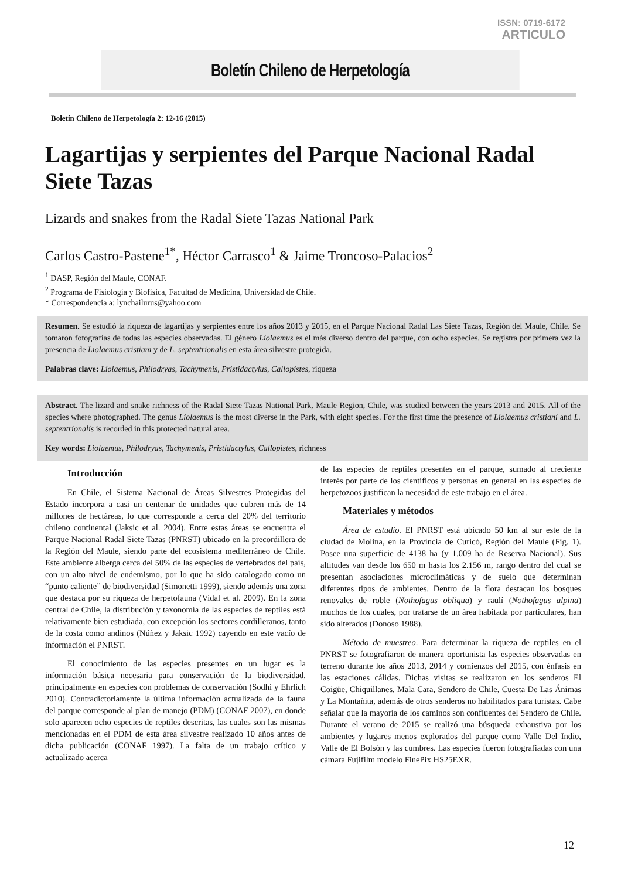ISSN: 0719-6172
ARTICULO
Boletín Chileno de Herpetología
Boletín Chileno de Herpetología 2: 12-16 (2015)
Lagartijas y serpientes del Parque Nacional Radal Siete Tazas
Lizards and snakes from the Radal Siete Tazas National Park
Carlos Castro-Pastene<sup>1*</sup>, Héctor Carrasco<sup>1</sup> & Jaime Troncoso-Palacios<sup>2</sup>
<sup>1</sup> DASP, Región del Maule, CONAF.
<sup>2</sup> Programa de Fisiología y Biofísica, Facultad de Medicina, Universidad de Chile.
* Correspondencia a: lynchailurus@yahoo.com
Resumen. Se estudió la riqueza de lagartijas y serpientes entre los años 2013 y 2015, en el Parque Nacional Radal Las Siete Tazas, Región del Maule, Chile. Se tomaron fotografías de todas las especies observadas. El género Liolaemus es el más diverso dentro del parque, con ocho especies. Se registra por primera vez la presencia de Liolaemus cristiani y de L. septentrionalis en esta área silvestre protegida.
Palabras clave: Liolaemus, Philodryas, Tachymenis, Pristidactylus, Callopistes, riqueza
Abstract. The lizard and snake richness of the Radal Siete Tazas National Park, Maule Region, Chile, was studied between the years 2013 and 2015. All of the species where photographed. The genus Liolaemus is the most diverse in the Park, with eight species. For the first time the presence of Liolaemus cristiani and L. septentrionalis is recorded in this protected natural area.
Key words: Liolaemus, Philodryas, Tachymenis, Pristidactylus, Callopistes, richness
Introducción
En Chile, el Sistema Nacional de Áreas Silvestres Protegidas del Estado incorpora a casi un centenar de unidades que cubren más de 14 millones de hectáreas, lo que corresponde a cerca del 20% del territorio chileno continental (Jaksic et al. 2004). Entre estas áreas se encuentra el Parque Nacional Radal Siete Tazas (PNRST) ubicado en la precordillera de la Región del Maule, siendo parte del ecosistema mediterráneo de Chile. Este ambiente alberga cerca del 50% de las especies de vertebrados del país, con un alto nivel de endemismo, por lo que ha sido catalogado como un “punto caliente” de biodiversidad (Simonetti 1999), siendo además una zona que destaca por su riqueza de herpetofauna (Vidal et al. 2009). En la zona central de Chile, la distribución y taxonomía de las especies de reptiles está relativamente bien estudiada, con excepción los sectores cordilleranos, tanto de la costa como andinos (Núñez y Jaksic 1992) cayendo en este vacío de información el PNRST.
El conocimiento de las especies presentes en un lugar es la información básica necesaria para conservación de la biodiversidad, principalmente en especies con problemas de conservación (Sodhi y Ehrlich 2010). Contradictoriamente la última información actualizada de la fauna del parque corresponde al plan de manejo (PDM) (CONAF 2007), en donde solo aparecen ocho especies de reptiles descritas, las cuales son las mismas mencionadas en el PDM de esta área silvestre realizado 10 años antes de dicha publicación (CONAF 1997). La falta de un trabajo crítico y actualizado acerca
de las especies de reptiles presentes en el parque, sumado al creciente interés por parte de los científicos y personas en general en las especies de herpetozoos justifican la necesidad de este trabajo en el área.
Materiales y métodos
Área de estudio. El PNRST está ubicado 50 km al sur este de la ciudad de Molina, en la Provincia de Curicó, Región del Maule (Fig. 1). Posee una superficie de 4138 ha (y 1.009 ha de Reserva Nacional). Sus altitudes van desde los 650 m hasta los 2.156 m, rango dentro del cual se presentan asociaciones microclimáticas y de suelo que determinan diferentes tipos de ambientes. Dentro de la flora destacan los bosques renovales de roble (Nothofagus obliqua) y raulí (Nothofagus alpina) muchos de los cuales, por tratarse de un área habitada por particulares, han sido alterados (Donoso 1988).
Método de muestreo. Para determinar la riqueza de reptiles en el PNRST se fotografiaron de manera oportunista las especies observadas en terreno durante los años 2013, 2014 y comienzos del 2015, con énfasis en las estaciones cálidas. Dichas visitas se realizaron en los senderos El Coigüe, Chiquillanes, Mala Cara, Sendero de Chile, Cuesta De Las Ánimas y La Montañita, además de otros senderos no habilitados para turistas. Cabe señalar que la mayoría de los caminos son confluentes del Sendero de Chile. Durante el verano de 2015 se realizó una búsqueda exhaustiva por los ambientes y lugares menos explorados del parque como Valle Del Indio, Valle de El Bolsón y las cumbres. Las especies fueron fotografiadas con una cámara Fujifilm modelo FinePix HS25EXR.
12